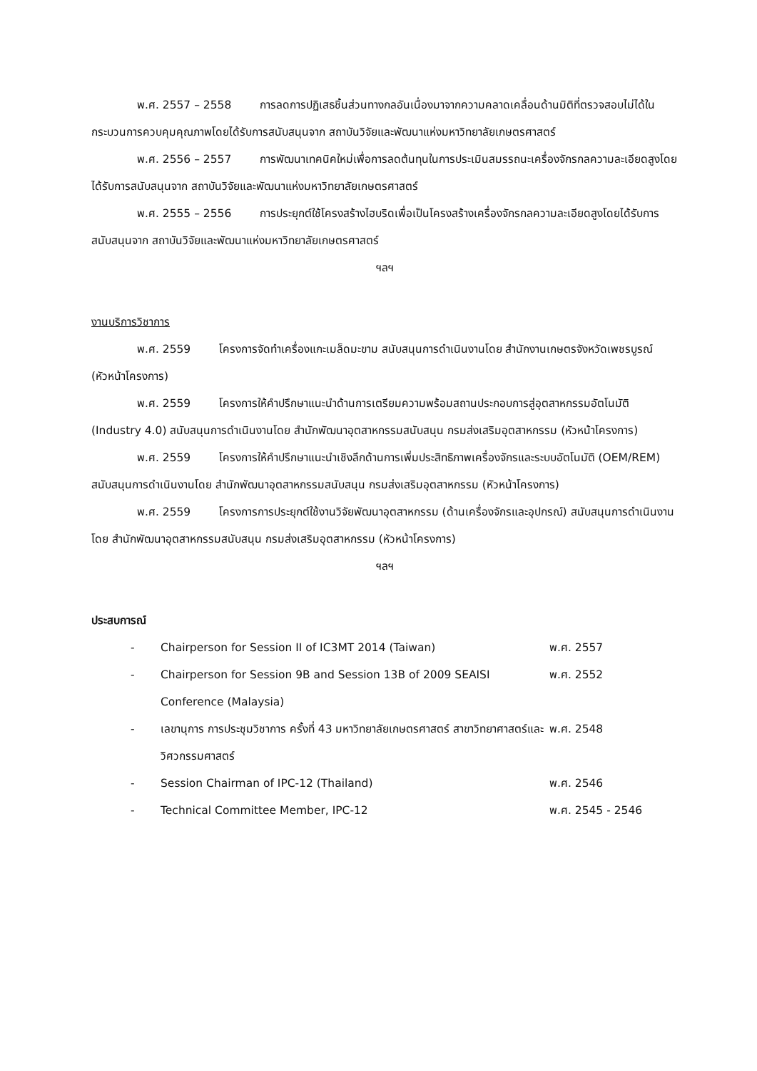พ.ศ. 2557 – 2558 การลดการปฏิเสธชิ้นส่วนทางกลอันเนื่องมาจากความคลาดเคลื่อนด้านมิติที่ตรวจสอบไม่ได้ในกระบวนการควบคุมคุณภาพโดยได้รับการสนับสนุนจาก สถาบันวิจัยและพัฒนาแห่งมหาวิทยาลัยเกษตรศาสตร์
พ.ศ. 2556 – 2557 การพัฒนาเทคนิคใหม่เพื่อการลดต้นทุนในการประเมินสมรรถนะเครื่องจักรกลความละเอียดสูงโดยได้รับการสนับสนุนจาก สถาบันวิจัยและพัฒนาแห่งมหาวิทยาลัยเกษตรศาสตร์
พ.ศ. 2555 – 2556 การประยุกต์ใช้โครงสร้างไฮบริดเพื่อเป็นโครงสร้างเครื่องจักรกลความละเอียดสูงโดยได้รับการสนับสนุนจาก สถาบันวิจัยและพัฒนาแห่งมหาวิทยาลัยเกษตรศาสตร์
ฯลฯ
งานบริการวิชาการ
พ.ศ. 2559 โครงการจัดทำเครื่องแกะเมล็ดมะขาม สนับสนุนการดำเนินงานโดย สำนักงานเกษตรจังหวัดเพชรบูรณ์ (หัวหน้าโครงการ)
พ.ศ. 2559 โครงการให้คำปรึกษาแนะนำด้านการเตรียมความพร้อมสถานประกอบการสู่อุตสาหกรรมอัตโนมัติ (Industry 4.0) สนับสนุนการดำเนินงานโดย สำนักพัฒนาอุตสาหกรรมสนับสนุน กรมส่งเสริมอุตสาหกรรม (หัวหน้าโครงการ)
พ.ศ. 2559 โครงการให้คำปรึกษาแนะนำเชิงลึกด้านการเพิ่มประสิทธิภาพเครื่องจักรและระบบอัตโนมัติ (OEM/REM) สนับสนุนการดำเนินงานโดย สำนักพัฒนาอุตสาหกรรมสนับสนุน กรมส่งเสริมอุตสาหกรรม (หัวหน้าโครงการ)
พ.ศ. 2559 โครงการการประยุกต์ใช้งานวิจัยพัฒนาอุตสาหกรรม (ด้านเครื่องจักรและอุปกรณ์) สนับสนุนการดำเนินงานโดย สำนักพัฒนาอุตสาหกรรมสนับสนุน กรมส่งเสริมอุตสาหกรรม (หัวหน้าโครงการ)
ฯลฯ
ประสบการณ์
| - | Chairperson for Session II of IC3MT 2014 (Taiwan) | พ.ศ. 2557 |
| - | Chairperson for Session 9B and Session 13B of 2009 SEAISI Conference (Malaysia) | พ.ศ. 2552 |
| - | เลขานุการ การประชุมวิชาการ ครั้งที่ 43 มหาวิทยาลัยเกษตรศาสตร์ สาขาวิทยาศาสตร์และวิศวกรรมศาสตร์ | พ.ศ. 2548 |
| - | Session Chairman of IPC-12 (Thailand) | พ.ศ. 2546 |
| - | Technical Committee Member, IPC-12 | พ.ศ. 2545 - 2546 |